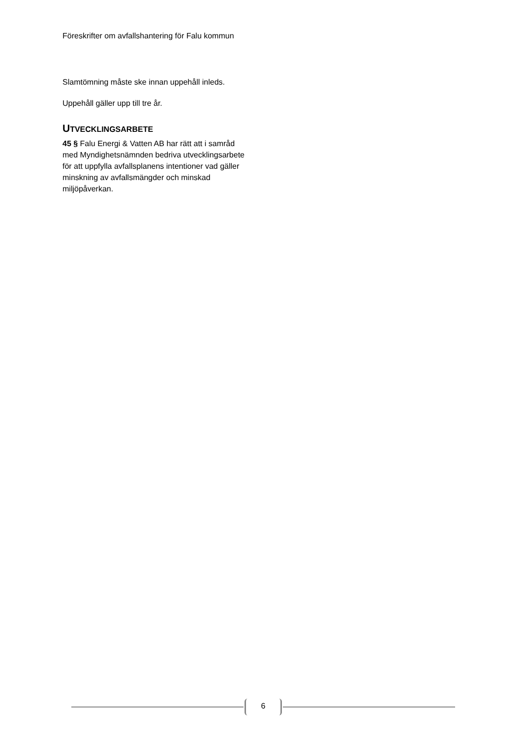Föreskrifter om avfallshantering för Falu kommun
Slamtömning måste ske innan uppehåll inleds.
Uppehåll gäller upp till tre år.
UTVECKLINGSARBETE
45 § Falu Energi & Vatten AB har rätt att i samråd med Myndighetsnämnden bedriva utvecklingsarbete för att uppfylla avfallsplanens intentioner vad gäller minskning av avfallsmängder och minskad miljöpåverkan.
6